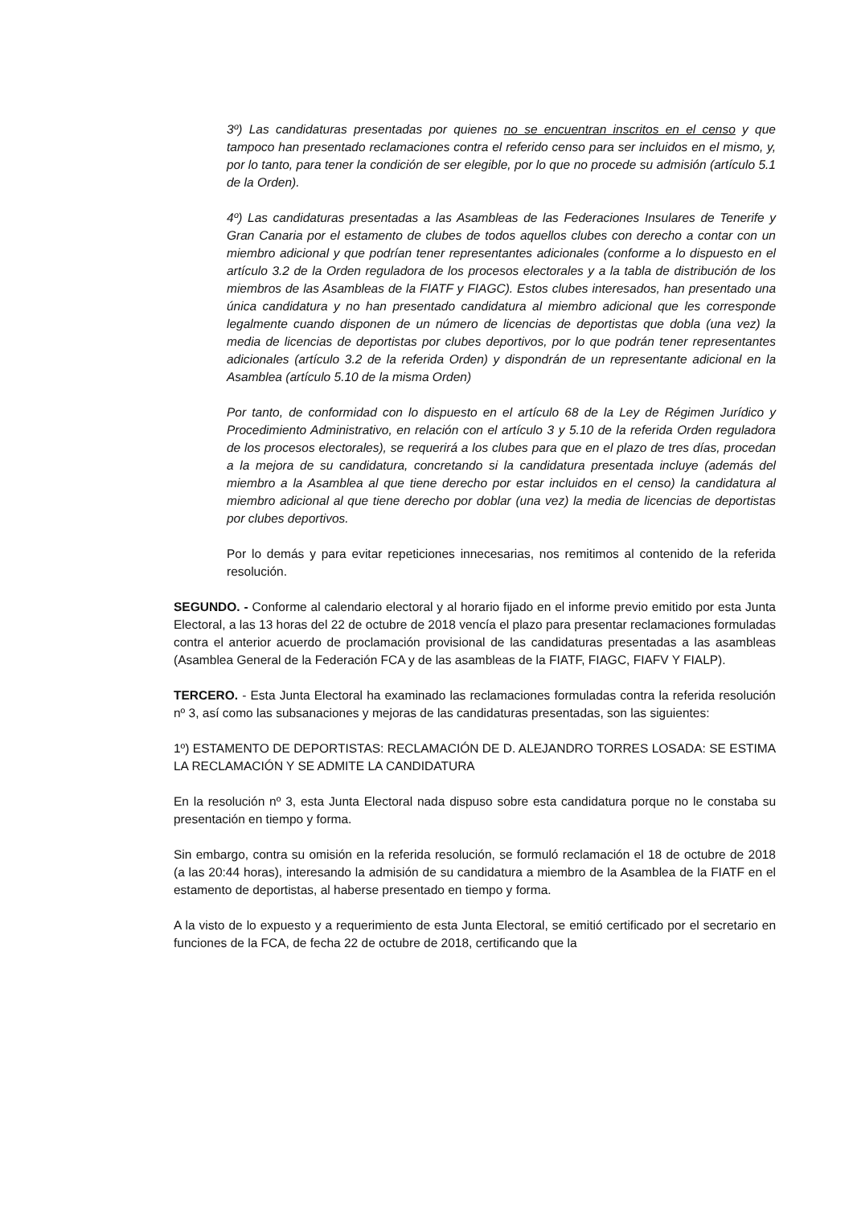3º) Las candidaturas presentadas por quienes no se encuentran inscritos en el censo y que tampoco han presentado reclamaciones contra el referido censo para ser incluidos en el mismo, y, por lo tanto, para tener la condición de ser elegible, por lo que no procede su admisión (artículo 5.1 de la Orden).
4º) Las candidaturas presentadas a las Asambleas de las Federaciones Insulares de Tenerife y Gran Canaria por el estamento de clubes de todos aquellos clubes con derecho a contar con un miembro adicional y que podrían tener representantes adicionales (conforme a lo dispuesto en el artículo 3.2 de la Orden reguladora de los procesos electorales y a la tabla de distribución de los miembros de las Asambleas de la FIATF y FIAGC). Estos clubes interesados, han presentado una única candidatura y no han presentado candidatura al miembro adicional que les corresponde legalmente cuando disponen de un número de licencias de deportistas que dobla (una vez) la media de licencias de deportistas por clubes deportivos, por lo que podrán tener representantes adicionales (artículo 3.2 de la referida Orden) y dispondrán de un representante adicional en la Asamblea (artículo 5.10 de la misma Orden)
Por tanto, de conformidad con lo dispuesto en el artículo 68 de la Ley de Régimen Jurídico y Procedimiento Administrativo, en relación con el artículo 3 y 5.10 de la referida Orden reguladora de los procesos electorales), se requerirá a los clubes para que en el plazo de tres días, procedan a la mejora de su candidatura, concretando si la candidatura presentada incluye (además del miembro a la Asamblea al que tiene derecho por estar incluidos en el censo) la candidatura al miembro adicional al que tiene derecho por doblar (una vez) la media de licencias de deportistas por clubes deportivos.
Por lo demás y para evitar repeticiones innecesarias, nos remitimos al contenido de la referida resolución.
SEGUNDO. - Conforme al calendario electoral y al horario fijado en el informe previo emitido por esta Junta Electoral, a las 13 horas del 22 de octubre de 2018 vencía el plazo para presentar reclamaciones formuladas contra el anterior acuerdo de proclamación provisional de las candidaturas presentadas a las asambleas (Asamblea General de la Federación FCA y de las asambleas de la FIATF, FIAGC, FIAFV Y FIALP).
TERCERO. - Esta Junta Electoral ha examinado las reclamaciones formuladas contra la referida resolución nº 3, así como las subsanaciones y mejoras de las candidaturas presentadas, son las siguientes:
1º) ESTAMENTO DE DEPORTISTAS: RECLAMACIÓN DE D. ALEJANDRO TORRES LOSADA: SE ESTIMA LA RECLAMACIÓN Y SE ADMITE LA CANDIDATURA
En la resolución nº 3, esta Junta Electoral nada dispuso sobre esta candidatura porque no le constaba su presentación en tiempo y forma.
Sin embargo, contra su omisión en la referida resolución, se formuló reclamación el 18 de octubre de 2018 (a las 20:44 horas), interesando la admisión de su candidatura a miembro de la Asamblea de la FIATF en el estamento de deportistas, al haberse presentado en tiempo y forma.
A la visto de lo expuesto y a requerimiento de esta Junta Electoral, se emitió certificado por el secretario en funciones de la FCA, de fecha 22 de octubre de 2018, certificando que la